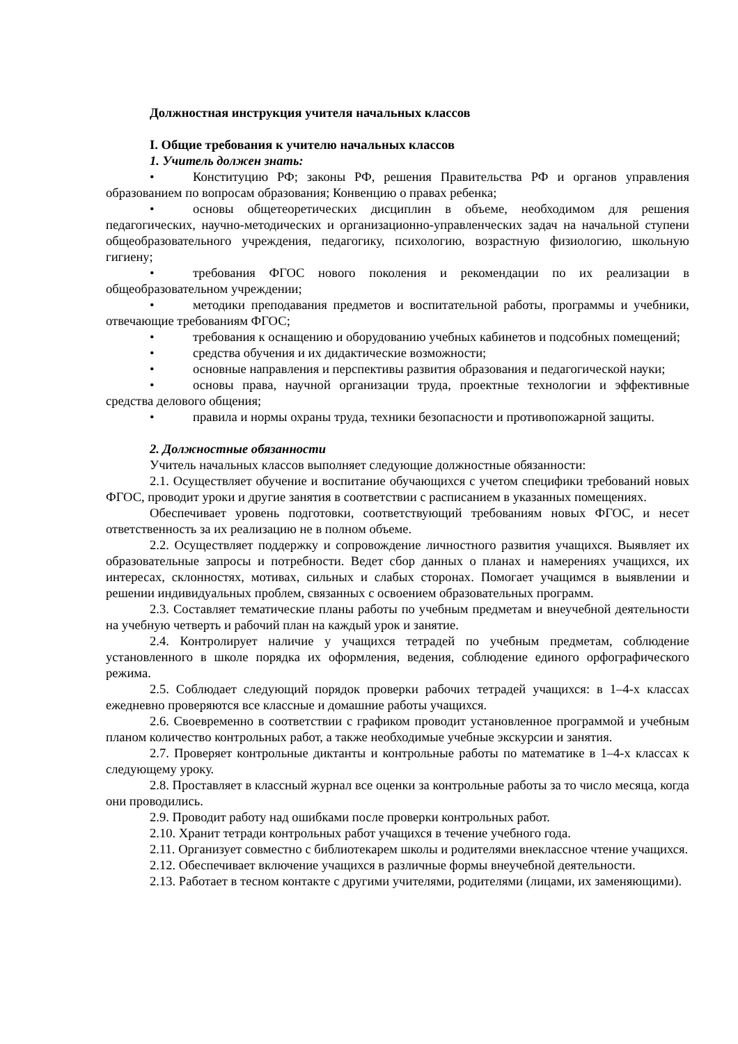Должностная инструкция учителя начальных классов
I. Общие требования к учителю начальных классов
1. Учитель должен знать:
• Конституцию РФ; законы РФ, решения Правительства РФ и органов управления образованием по вопросам образования; Конвенцию о правах ребенка;
• основы общетеоретических дисциплин в объеме, необходимом для решения педагогических, научно-методических и организационно-управленческих задач на начальной ступени общеобразовательного учреждения, педагогику, психологию, возрастную физиологию, школьную гигиену;
• требования ФГОС нового поколения и рекомендации по их реализации в общеобразовательном учреждении;
• методики преподавания предметов и воспитательной работы, программы и учебники, отвечающие требованиям ФГОС;
• требования к оснащению и оборудованию учебных кабинетов и подсобных помещений;
• средства обучения и их дидактические возможности;
• основные направления и перспективы развития образования и педагогической науки;
• основы права, научной организации труда, проектные технологии и эффективные средства делового общения;
• правила и нормы охраны труда, техники безопасности и противопожарной защиты.
2. Должностные обязанности
Учитель начальных классов выполняет следующие должностные обязанности:
2.1. Осуществляет обучение и воспитание обучающихся с учетом специфики требований новых ФГОС, проводит уроки и другие занятия в соответствии с расписанием в указанных помещениях.
Обеспечивает уровень подготовки, соответствующий требованиям новых ФГОС, и несет ответственность за их реализацию не в полном объеме.
2.2. Осуществляет поддержку и сопровождение личностного развития учащихся. Выявляет их образовательные запросы и потребности. Ведет сбор данных о планах и намерениях учащихся, их интересах, склонностях, мотивах, сильных и слабых сторонах. Помогает учащимся в выявлении и решении индивидуальных проблем, связанных с освоением образовательных программ.
2.3. Составляет тематические планы работы по учебным предметам и внеучебной деятельности на учебную четверть и рабочий план на каждый урок и занятие.
2.4. Контролирует наличие у учащихся тетрадей по учебным предметам, соблюдение установленного в школе порядка их оформления, ведения, соблюдение единого орфографического режима.
2.5. Соблюдает следующий порядок проверки рабочих тетрадей учащихся: в 1–4-х классах ежедневно проверяются все классные и домашние работы учащихся.
2.6. Своевременно в соответствии с графиком проводит установленное программой и учебным планом количество контрольных работ, а также необходимые учебные экскурсии и занятия.
2.7. Проверяет контрольные диктанты и контрольные работы по математике в 1–4-х классах к следующему уроку.
2.8. Проставляет в классный журнал все оценки за контрольные работы за то число месяца, когда они проводились.
2.9. Проводит работу над ошибками после проверки контрольных работ.
2.10. Хранит тетради контрольных работ учащихся в течение учебного года.
2.11. Организует совместно с библиотекарем школы и родителями внеклассное чтение учащихся.
2.12. Обеспечивает включение учащихся в различные формы внеучебной деятельности.
2.13. Работает в тесном контакте с другими учителями, родителями (лицами, их заменяющими).